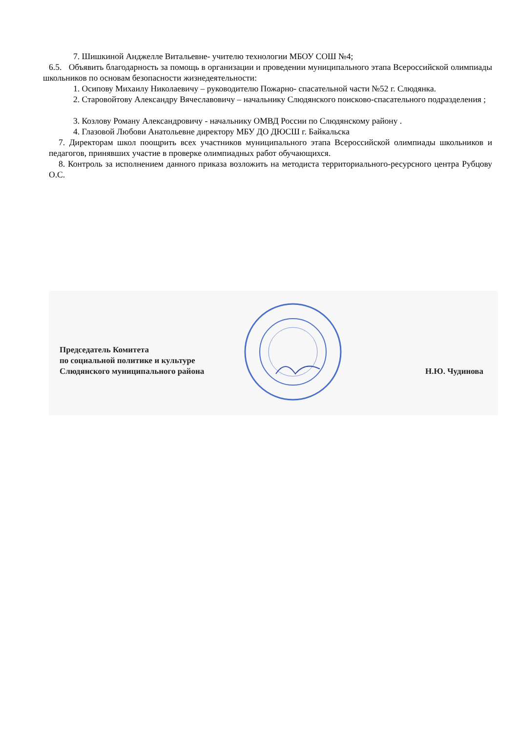7. Шишкиной Анджелле Витальевне- учителю технологии МБОУ СОШ №4;
6.5. Объявить благодарность за помощь в организации и проведении муниципального этапа Всероссийской олимпиады школьников по основам безопасности жизнедеятельности:
1. Осипову Михаилу Николаевичу – руководителю Пожарно- спасательной части №52 г. Слюдянка.
2. Старовойтову Александру Вячеславовичу – начальнику Слюдянского поисково-спасательного подразделения ;
3. Козлову Роману Александровичу - начальнику ОМВД России по Слюдянскому району .
4. Глазовой Любови Анатольевне директору МБУ ДО ДЮСШ г. Байкальска
7. Директорам школ поощрить всех участников муниципального этапа Всероссийской олимпиады школьников и педагогов, принявших участие в проверке олимпиадных работ обучающихся.
8. Контроль за исполнением данного приказа возложить на методиста территориального-ресурсного центра Рубцову О.С.
Председатель Комитета
по социальной политике и культуре
Слюдянского муниципального района
Н.Ю. Чудинова